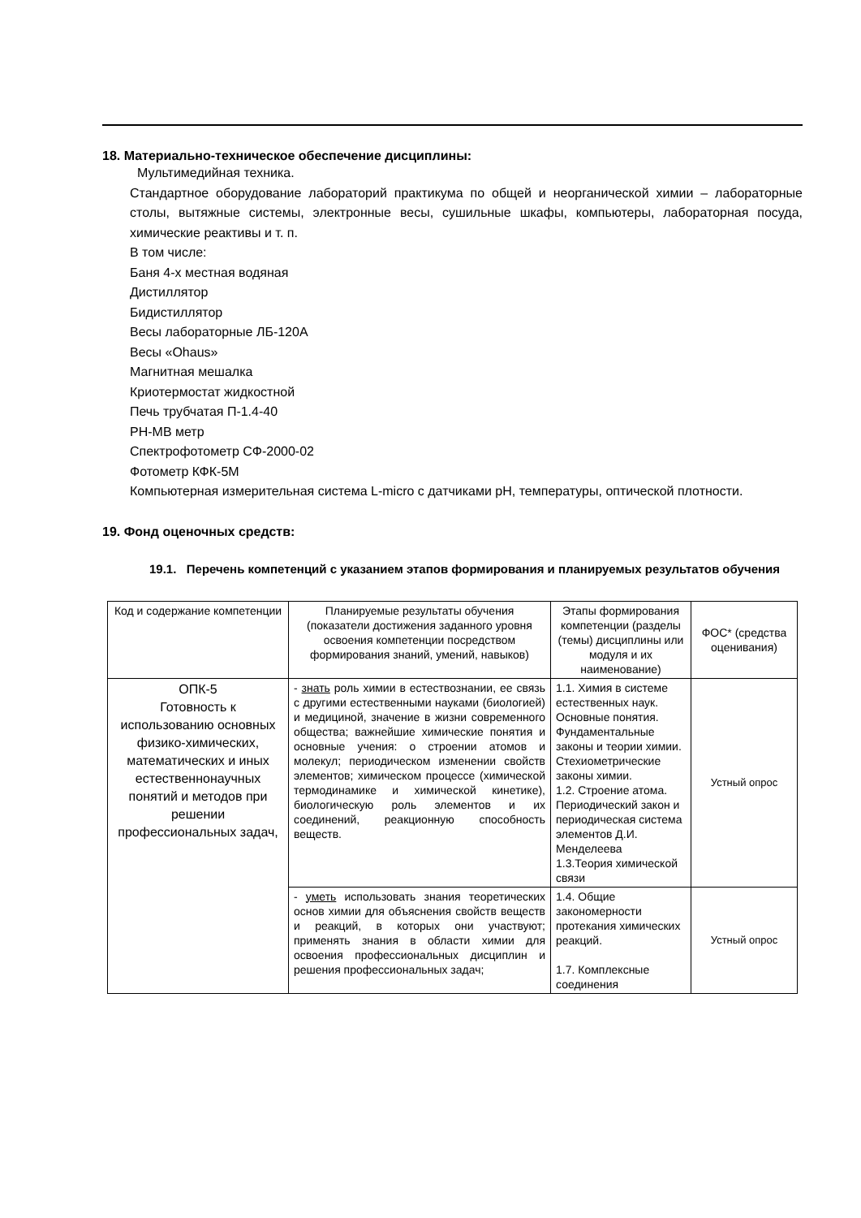18. Материально-техническое обеспечение дисциплины:
Мультимедийная техника.
Стандартное оборудование лабораторий практикума по общей и неорганической химии – лабораторные столы, вытяжные системы, электронные весы, сушильные шкафы, компьютеры, лабораторная посуда, химические реактивы и т. п.
В том числе:
Баня 4-х местная водяная
Дистиллятор
Бидистиллятор
Весы лабораторные ЛБ-120А
Весы «Ohaus»
Магнитная мешалка
Криотермостат жидкостной
Печь трубчатая П-1.4-40
PH-МВ метр
Спектрофотометр СФ-2000-02
Фотометр КФК-5М
Компьютерная измерительная система L-micro с датчиками pH, температуры, оптической плотности.
19. Фонд оценочных средств:
19.1. Перечень компетенций с указанием этапов формирования и планируемых результатов обучения
| Код и содержание компетенции | Планируемые результаты обучения (показатели достижения заданного уровня освоения компетенции посредством формирования знаний, умений, навыков) | Этапы формирования компетенции (разделы (темы) дисциплины или модуля и их наименование) | ФОС* (средства оценивания) |
| ОПК-5 Готовность к использованию основных физико-химических, математических и иных естественнонаучных понятий и методов при решении профессиональных задач, | - знать роль химии в естествознании, ее связь с другими естественными науками (биологией) и медициной, значение в жизни современного общества; важнейшие химические понятия и основные учения: о строении атомов и молекул; периодическом изменении свойств элементов; химическом процессе (химической термодинамике и химической кинетике), биологическую роль элементов и их соединений, реакционную способность веществ. | 1.1. Химия в системе естественных наук. Основные понятия. Фундаментальные законы и теории химии. Стехиометрические законы химии. 1.2. Строение атома. Периодический закон и периодическая система элементов Д.И. Менделеева 1.3.Теория химической связи | Устный опрос |
| | - уметь использовать знания теоретических основ химии для объяснения свойств веществ и реакций, в которых они участвуют; применять знания в области химии для освоения профессиональных дисциплин и решения профессиональных задач; | 1.4. Общие закономерности протекания химических реакций. 1.7. Комплексные соединения | Устный опрос |